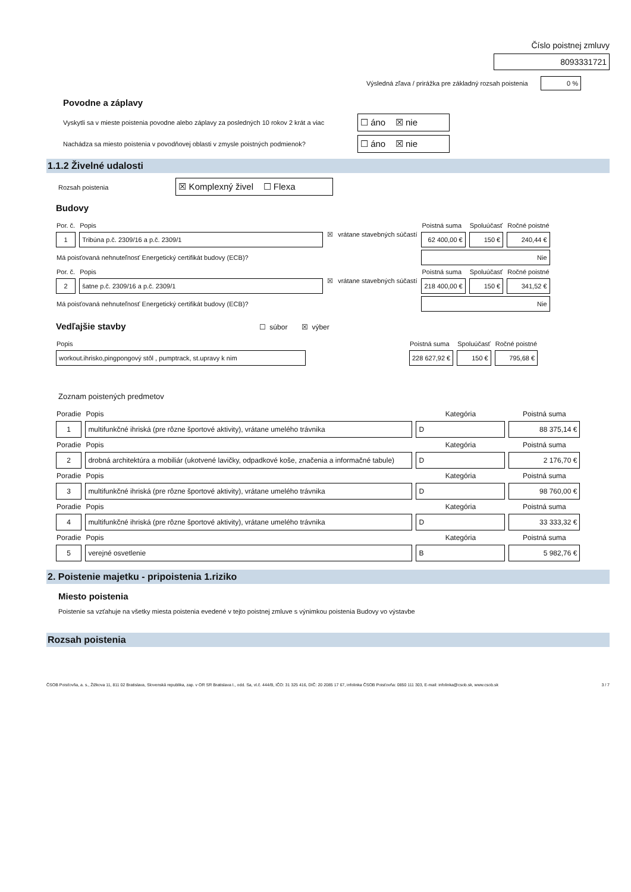Číslo poistnej zmluvy
8093331721
Výsledná zľava / prirážka pre základný rozsah poistenia 0 %
Povodne a záplavy
Vyskytli sa v mieste poistenia povodne alebo záplavy za posledných 10 rokov 2 krát a viac ☐ áno ☒ nie
Nachádza sa miesto poistenia v povodňovej oblasti v zmysle poistných podmienok? ☐ áno ☒ nie
1.1.2 Živelné udalosti
Rozsah poistenia ☒ Komplexný živel ☐ Flexa
Budovy
| Por. č. | Popis | ☒ | vrátane stavebných súčastí | Poistná suma | Spoluúčasť | Ročné poistné |
| 1 | Tribúna p.č. 2309/16 a p.č. 2309/1 | | | 62 400,00 € | 150 € | 240,44 € |
| Má poisťovaná nehnuteľnosť Energetický certifikát budovy (ECB)? | | | | Nie | | |
| Por. č. | Popis | ☒ | vrátane stavebných súčastí | Poistná suma | Spoluúčasť | Ročné poistné |
| 2 | šatne p.č. 2309/16 a p.č. 2309/1 | | | 218 400,00 € | 150 € | 341,52 € |
| Má poisťovaná nehnuteľnosť Energetický certifikát budovy (ECB)? | | | | Nie | | |
Vedľajšie stavby ☐ súbor ☒ výber
| Popis | | Poistná suma | Spoluúčasť | Ročné poistné |
| workout.ihrisko,pingpongový stôl , pumptrack, st.upravy k nim | | 228 627,92 € | 150 € | 795,68 € |
Zoznam poistených predmetov
| Poradie | Popis | Kategória | Poistná suma |
| 1 | multifunkčné ihriská (pre rôzne športové aktivity), vrátane umelého trávnika | D | 88 375,14 € |
| Poradie | Popis | Kategória | Poistná suma |
| 2 | drobná architektúra a mobiliár (ukotvené lavičky, odpadkové koše, značenia a informačné tabule) | D | 2 176,70 € |
| Poradie | Popis | Kategória | Poistná suma |
| 3 | multifunkčné ihriská (pre rôzne športové aktivity), vrátane umelého trávnika | D | 98 760,00 € |
| Poradie | Popis | Kategória | Poistná suma |
| 4 | multifunkčné ihriská (pre rôzne športové aktivity), vrátane umelého trávnika | D | 33 333,32 € |
| Poradie | Popis | Kategória | Poistná suma |
| 5 | verejné osvetlenie | B | 5 982,76 € |
2. Poistenie majetku - pripoistenia 1.riziko
Miesto poistenia
Poistenie sa vzťahuje na všetky miesta poistenia evedené v tejto poistnej zmluve s výnimkou poistenia Budovy vo výstavbe
Rozsah poistenia
ČSOB Poisťovňa, a. s., Žižkova 11, 811 02 Bratislava, Slovenská republika, zap. v OR SR Bratislava I., odd. Sa, vl.č. 444/B, IČO: 31 325 416, DIČ: 20 2085 17 67, infolinka ČSOB Poisťovňa: 0850 111 303, E-mail: infolinka@csob.sk, www.csob.sk 3 / 7